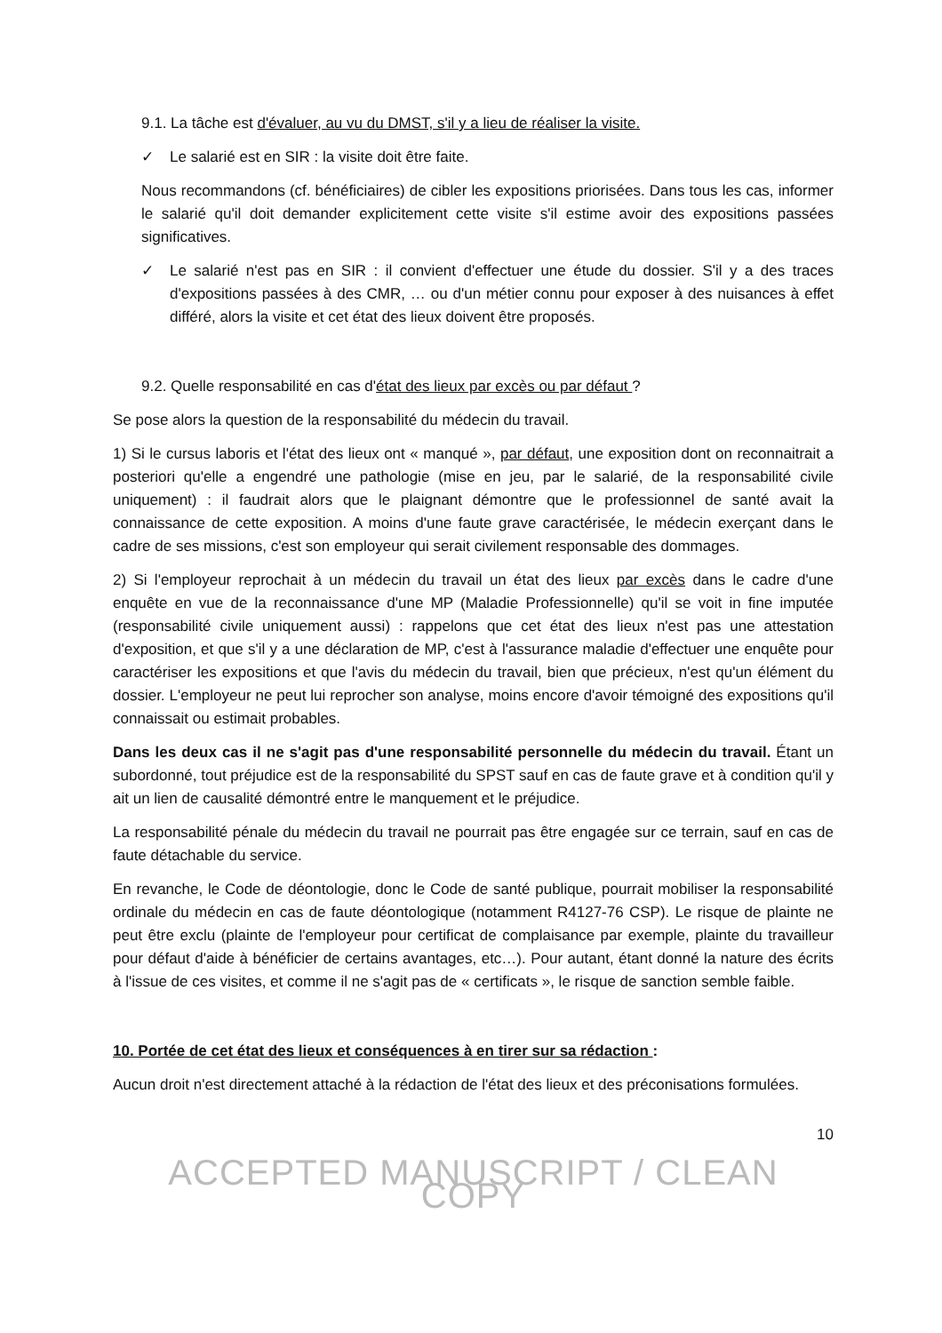9.1. La tâche est d'évaluer, au vu du DMST, s'il y a lieu de réaliser la visite.
✓ Le salarié est en SIR : la visite doit être faite.
Nous recommandons (cf. bénéficiaires) de cibler les expositions priorisées. Dans tous les cas, informer le salarié qu'il doit demander explicitement cette visite s'il estime avoir des expositions passées significatives.
✓ Le salarié n'est pas en SIR : il convient d'effectuer une étude du dossier. S'il y a des traces d'expositions passées à des CMR, … ou d'un métier connu pour exposer à des nuisances à effet différé, alors la visite et cet état des lieux doivent être proposés.
9.2. Quelle responsabilité en cas d'état des lieux par excès ou par défaut ?
Se pose alors la question de la responsabilité du médecin du travail.
1) Si le cursus laboris et l'état des lieux ont « manqué », par défaut, une exposition dont on reconnaitrait a posteriori qu'elle a engendré une pathologie (mise en jeu, par le salarié, de la responsabilité civile uniquement) : il faudrait alors que le plaignant démontre que le professionnel de santé avait la connaissance de cette exposition. A moins d'une faute grave caractérisée, le médecin exerçant dans le cadre de ses missions, c'est son employeur qui serait civilement responsable des dommages.
2) Si l'employeur reprochait à un médecin du travail un état des lieux par excès dans le cadre d'une enquête en vue de la reconnaissance d'une MP (Maladie Professionnelle) qu'il se voit in fine imputée (responsabilité civile uniquement aussi) : rappelons que cet état des lieux n'est pas une attestation d'exposition, et que s'il y a une déclaration de MP, c'est à l'assurance maladie d'effectuer une enquête pour caractériser les expositions et que l'avis du médecin du travail, bien que précieux, n'est qu'un élément du dossier. L'employeur ne peut lui reprocher son analyse, moins encore d'avoir témoigné des expositions qu'il connaissait ou estimait probables.
Dans les deux cas il ne s'agit pas d'une responsabilité personnelle du médecin du travail. Étant un subordonné, tout préjudice est de la responsabilité du SPST sauf en cas de faute grave et à condition qu'il y ait un lien de causalité démontré entre le manquement et le préjudice.
La responsabilité pénale du médecin du travail ne pourrait pas être engagée sur ce terrain, sauf en cas de faute détachable du service.
En revanche, le Code de déontologie, donc le Code de santé publique, pourrait mobiliser la responsabilité ordinale du médecin en cas de faute déontologique (notamment R4127-76 CSP). Le risque de plainte ne peut être exclu (plainte de l'employeur pour certificat de complaisance par exemple, plainte du travailleur pour défaut d'aide à bénéficier de certains avantages, etc…). Pour autant, étant donné la nature des écrits à l'issue de ces visites, et comme il ne s'agit pas de « certificats », le risque de sanction semble faible.
10. Portée de cet état des lieux et conséquences à en tirer sur sa rédaction :
Aucun droit n'est directement attaché à la rédaction de l'état des lieux et des préconisations formulées.
10
ACCEPTED MANUSCRIPT / CLEAN COPY